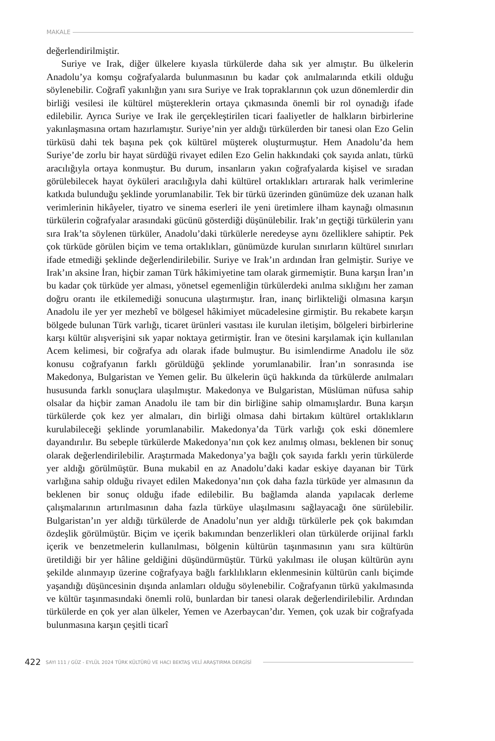MAKALE
değerlendirilmiştir.
Suriye ve Irak, diğer ülkelere kıyasla türkülerde daha sık yer almıştır. Bu ülkelerin Anadolu’ya komşu coğrafyalarda bulunmasının bu kadar çok anılmalarında etkili olduğu söylenebilir. Coğrafî yakınlığın yanı sıra Suriye ve Irak topraklarının çok uzun dönemlerdir din birliği vesilesi ile kültürel müştereklerin ortaya çıkmasında önemli bir rol oynadığı ifade edilebilir. Ayrıca Suriye ve Irak ile gerçekleştirilen ticari faaliyetler de halkların birbirlerine yakınlaşmasına ortam hazırlamıştır. Suriye’nin yer aldığı türkülerden bir tanesi olan Ezo Gelin türküsü dahi tek başına pek çok kültürel müşterek oluşturmuştur. Hem Anadolu’da hem Suriye’de zorlu bir hayat sürdüğü rivayet edilen Ezo Gelin hakkındaki çok sayıda anlatı, türkü aracılığıyla ortaya konmuştur. Bu durum, insanların yakın coğrafyalarda kişisel ve sıradan görülebilecek hayat öyküleri aracılığıyla dahi kültürel ortaklıkları artırarak halk verimlerine katkıda bulunduğu şeklinde yorumlanabilir. Tek bir türkü üzerinden günümüze dek uzanan halk verimlerinin hikâyeler, tiyatro ve sinema eserleri ile yeni üretimlere ilham kaynağı olmasının türkülerin coğrafyalar arasındaki gücünü gösterdiği düşünülebilir. Irak’ın geçtiği türkülerin yanı sıra Irak’ta söylenen türküler, Anadolu’daki türkülerle neredeyse aynı özelliklere sahiptir. Pek çok türküde görülen biçim ve tema ortaklıkları, günümüzde kurulan sınırların kültürel sınırları ifade etmediği şeklinde değerlendirilebilir. Suriye ve Irak’ın ardından İran gelmiştir. Suriye ve Irak’ın aksine İran, hiçbir zaman Türk hâkimiyetine tam olarak girmemiştir. Buna karşın İran’ın bu kadar çok türküde yer alması, yönetsel egemenliğin türkülerdeki anılma sıklığını her zaman doğru orantı ile etkilemediği sonucuna ulaştırmıştır. İran, inanç birlikteliği olmasına karşın Anadolu ile yer yer mezhebî ve bölgesel hâkimiyet mücadelesine girmiştir. Bu rekabete karşın bölgede bulunan Türk varlığı, ticaret ürünleri vasıtası ile kurulan iletişim, bölgeleri birbirlerine karşı kültür alışverişini sık yapar noktaya getirmiştir. İran ve ötesini karşılamak için kullanılan Acem kelimesi, bir coğrafya adı olarak ifade bulmuştur. Bu isimlendirme Anadolu ile söz konusu coğrafyanın farklı görüldüğü şeklinde yorumlanabilir. İran’ın sonrasında ise Makedonya, Bulgaristan ve Yemen gelir. Bu ülkelerin üçü hakkında da türkülerde anılmaları hususunda farklı sonuçlara ulaşılmıştır. Makedonya ve Bulgaristan, Müslüman nüfusa sahip olsalar da hiçbir zaman Anadolu ile tam bir din birliğine sahip olmamışlardır. Buna karşın türkülerde çok kez yer almaları, din birliği olmasa dahi birtakım kültürel ortaklıkların kurulabileceği şeklinde yorumlanabilir. Makedonya’da Türk varlığı çok eski dönemlere dayandırılır. Bu sebeple türkülerde Makedonya’nın çok kez anılmış olması, beklenen bir sonuç olarak değerlendirilebilir. Araştırmada Makedonya’ya bağlı çok sayıda farklı yerin türkülerde yer aldığı görülmüştür. Buna mukabil en az Anadolu’daki kadar eskiye dayanan bir Türk varlığına sahip olduğu rivayet edilen Makedonya’nın çok daha fazla türküde yer almasının da beklenen bir sonuç olduğu ifade edilebilir. Bu bağlamda alanda yapılacak derleme çalışmalarının artırılmasının daha fazla türküye ulaşılmasını sağlayacağı öne sürülebilir. Bulgaristan’ın yer aldığı türkülerde de Anadolu’nun yer aldığı türkülerle pek çok bakımdan özdeşlik görülmüştür. Biçim ve içerik bakımından benzerlikleri olan türkülerde orijinal farklı içerik ve benzetmelerin kullanılması, bölgenin kültürün taşınmasının yanı sıra kültürün üretildiği bir yer hâline geldiğini düşündürmüştür. Türkü yakılması ile oluşan kültürün aynı şekilde alınmayıp üzerine coğrafyaya bağlı farklılıkların eklenmesinin kültürün canlı biçimde yaşandığı düşüncesinin dışında anlamları olduğu söylenebilir. Coğrafyanın türkü yakılmasında ve kültür taşınmasındaki önemli rolü, bunlardan bir tanesi olarak değerlendirilebilir. Ardından türkülerde en çok yer alan ülkeler, Yemen ve Azerbaycan’dır. Yemen, çok uzak bir coğrafyada bulunmasına karşın çeşitli ticarî
422 SAYI 111 / GÜZ - EYLÜL 2024 TÜRK KÜLTÜRÜ VE HACI BEKTAŞ VELÎ ARAŞTIRMA DERGİSİ